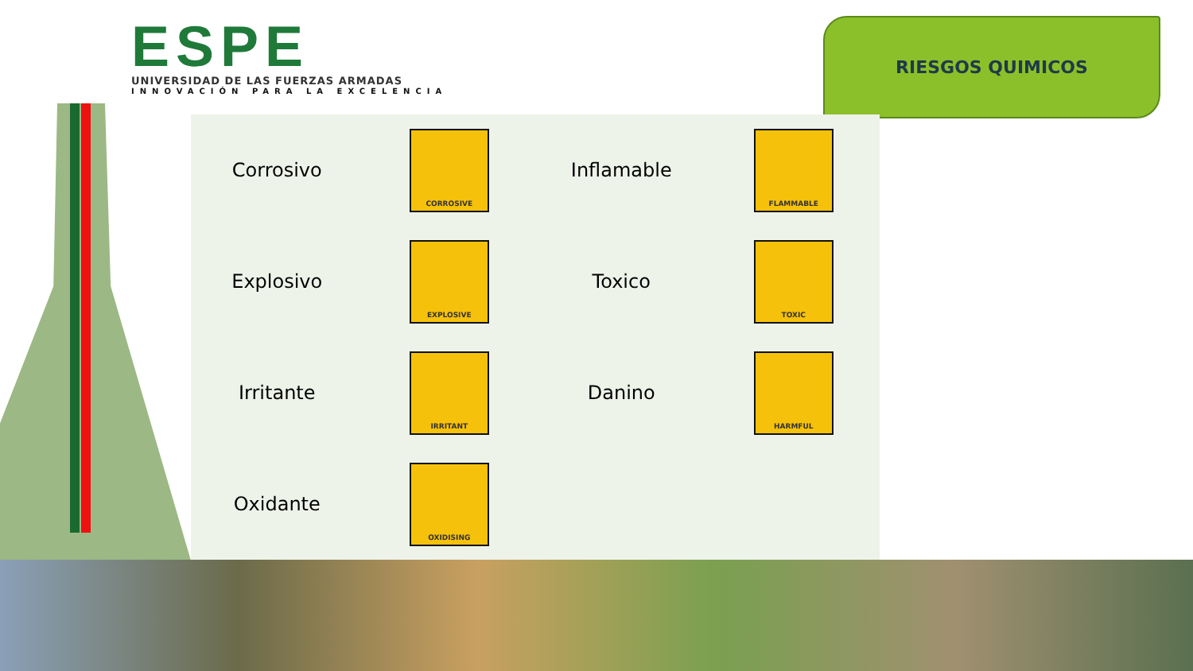ESPE
UNIVERSIDAD DE LAS FUERZAS ARMADAS
INNOVACIÓN PARA LA EXCELENCIA
RIESGOS QUIMICOS
| Corrosivo | CORROSIVE | Inflamable | FLAMMABLE |
| Explosivo | EXPLOSIVE | Toxico | TOXIC |
| Irritante | IRRITANT | Danino | HARMFUL |
| Oxidante | OXIDISING | | |